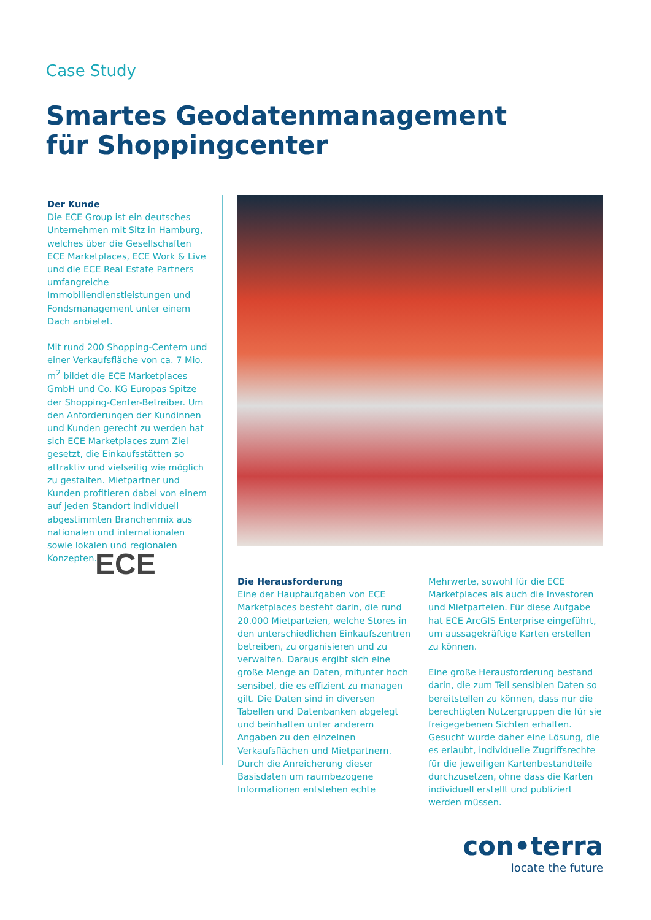Case Study
Smartes Geodatenmanagement
für Shoppingcenter
Der Kunde
Die ECE Group ist ein deutsches Unternehmen mit Sitz in Hamburg, welches über die Gesellschaften ECE Marketplaces, ECE Work & Live und die ECE Real Estate Partners umfangreiche Immobiliendienstleistungen und Fondsmanagement unter einem Dach anbietet.
Mit rund 200 Shopping-Centern und einer Verkaufsfläche von ca. 7 Mio. m<sup>2</sup> bildet die ECE Marketplaces GmbH und Co. KG Europas Spitze der Shopping-Center-Betreiber. Um den Anforderungen der Kundinnen und Kunden gerecht zu werden hat sich ECE Marketplaces zum Ziel gesetzt, die Einkaufsstätten so attraktiv und vielseitig wie möglich zu gestalten. Mietpartner und Kunden profitieren dabei von einem auf jeden Standort individuell abgestimmten Branchenmix aus nationalen und internationalen sowie lokalen und regionalen Konzepten.
ECE
Die Herausforderung
Eine der Hauptaufgaben von ECE Marketplaces besteht darin, die rund 20.000 Mietparteien, welche Stores in den unterschiedlichen Einkaufszentren betreiben, zu organisieren und zu verwalten. Daraus ergibt sich eine große Menge an Daten, mitunter hoch sensibel, die es effizient zu managen gilt. Die Daten sind in diversen Tabellen und Datenbanken abgelegt und beinhalten unter anderem Angaben zu den einzelnen Verkaufsflächen und Mietpartnern.
Durch die Anreicherung dieser Basisdaten um raumbezogene Informationen entstehen echte Mehrwerte, sowohl für die ECE Marketplaces als auch die Investoren und Mietparteien. Für diese Aufgabe hat ECE ArcGIS Enterprise eingeführt, um aussagekräftige Karten erstellen zu können.
Eine große Herausforderung bestand darin, die zum Teil sensiblen Daten so bereitstellen zu können, dass nur die berechtigten Nutzergruppen die für sie freigegebenen Sichten erhalten. Gesucht wurde daher eine Lösung, die es erlaubt, individuelle Zugriffsrechte für die jeweiligen Kartenbestandteile durchzusetzen, ohne dass die Karten individuell erstellt und publiziert werden müssen.
con•terra
locate the future